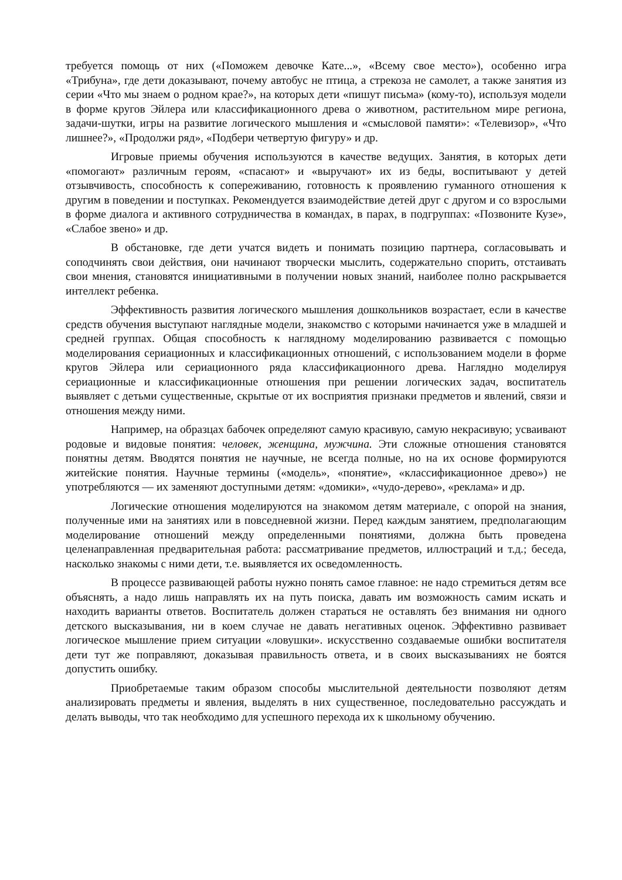требуется помощь от них («Поможем девочке Кате...», «Всему свое место»), особенно игра «Трибуна», где дети доказывают, почему автобус не птица, а стрекоза не самолет, а также занятия из серии «Что мы знаем о родном крае?», на которых дети «пишут письма» (кому-то), используя модели в форме кругов Эйлера или классификационного древа о животном, растительном мире региона, задачи-шутки, игры на развитие логического мышления и «смысловой памяти»: «Телевизор», «Что лишнее?», «Продолжи ряд», «Подбери четвертую фигуру» и др.
Игровые приемы обучения используются в качестве ведущих. Занятия, в которых дети «помогают» различным героям, «спасают» и «выручают» их из беды, воспитывают у детей отзывчивость, способность к сопереживанию, готовность к проявлению гуманного отношения к другим в поведении и поступках. Рекомендуется взаимодействие детей друг с другом и со взрослыми в форме диалога и активного сотрудничества в командах, в парах, в подгруппах: «Позвоните Кузе», «Слабое звено» и др.
В обстановке, где дети учатся видеть и понимать позицию партнера, согласовывать и соподчинять свои действия, они начинают творчески мыслить, содержательно спорить, отстаивать свои мнения, становятся инициативными в получении новых знаний, наиболее полно раскрывается интеллект ребенка.
Эффективность развития логического мышления дошкольников возрастает, если в качестве средств обучения выступают наглядные модели, знакомство с которыми начинается уже в младшей и средней группах. Общая способность к наглядному моделированию развивается с помощью моделирования сериационных и классификационных отношений, с использованием модели в форме кругов Эйлера или сериационного ряда классификационного древа. Наглядно моделируя сериационные и классификационные отношения при решении логических задач, воспитатель выявляет с детьми существенные, скрытые от их восприятия признаки предметов и явлений, связи и отношения между ними.
Например, на образцах бабочек определяют самую красивую, самую некрасивую; усваивают родовые и видовые понятия: человек, женщина, мужчина. Эти сложные отношения становятся понятны детям. Вводятся понятия не научные, не всегда полные, но на их основе формируются житейские понятия. Научные термины («модель», «понятие», «классификационное древо») не употребляются — их заменяют доступными детям: «домики», «чудо-дерево», «реклама» и др.
Логические отношения моделируются на знакомом детям материале, с опорой на знания, полученные ими на занятиях или в повседневной жизни. Перед каждым занятием, предполагающим моделирование отношений между определенными понятиями, должна быть проведена целенаправленная предварительная работа: рассматривание предметов, иллюстраций и т.д.; беседа, насколько знакомы с ними дети, т.е. выявляется их осведомленность.
В процессе развивающей работы нужно понять самое главное: не надо стремиться детям все объяснять, а надо лишь направлять их на путь поиска, давать им возможность самим искать и находить варианты ответов. Воспитатель должен стараться не оставлять без внимания ни одного детского высказывания, ни в коем случае не давать негативных оценок. Эффективно развивает логическое мышление прием ситуации «ловушки». искусственно создаваемые ошибки воспитателя дети тут же поправляют, доказывая правильность ответа, и в своих высказываниях не боятся допустить ошибку.
Приобретаемые таким образом способы мыслительной деятельности позволяют детям анализировать предметы и явления, выделять в них существенное, последовательно рассуждать и делать выводы, что так необходимо для успешного перехода их к школьному обучению.